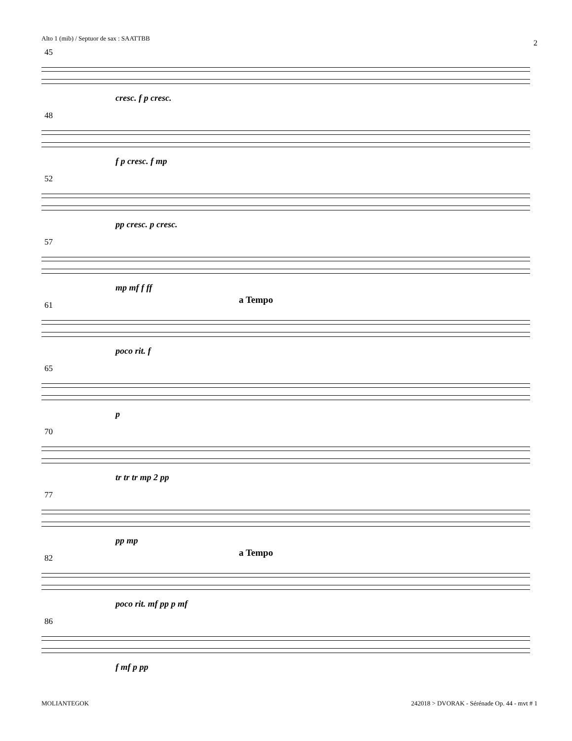Alto 1 (mib) / Septuor de sax : SAATTBB 2
45
cresc. f p cresc.
48
f p cresc. f mp
52
pp cresc. p cresc.
57
mp mf f ff
a Tempo 61
poco rit. f
65
p
70
tr tr tr mp 2 pp
77
pp mp
a Tempo 82
poco rit. mf pp p mf
86
f mf p pp
MOLIANTEGOK 242018 > DVORAK - Sérénade Op. 44 - mvt # 1